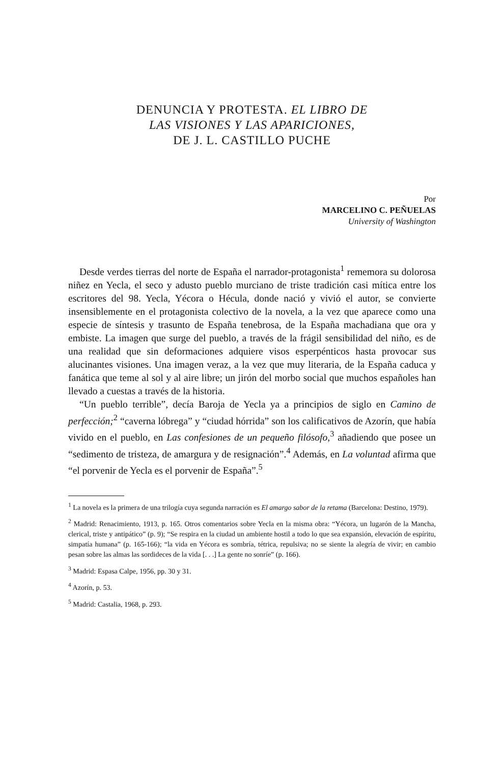DENUNCIA Y PROTESTA. EL LIBRO DE
LAS VISIONES Y LAS APARICIONES,
DE J. L. CASTILLO PUCHE
Por
MARCELINO C. PEÑUELAS
University of Washington
Desde verdes tierras del norte de España el narrador-protagonista<sup>1</sup> rememora su dolorosa niñez en Yecla, el seco y adusto pueblo murciano de triste tradición casi mítica entre los escritores del 98. Yecla, Yécora o Hécula, donde nació y vivió el autor, se convierte insensiblemente en el protagonista colectivo de la novela, a la vez que aparece como una especie de síntesis y trasunto de España tenebrosa, de la España machadiana que ora y embiste. La imagen que surge del pueblo, a través de la frágil sensibilidad del niño, es de una realidad que sin deformaciones adquiere visos esperpénticos hasta provocar sus alucinantes visiones. Una imagen veraz, a la vez que muy literaria, de la España caduca y fanática que teme al sol y al aire libre; un jirón del morbo social que muchos españoles han llevado a cuestas a través de la historia.
“Un pueblo terrible”, decía Baroja de Yecla ya a principios de siglo en Camino de perfección;<sup>2</sup> “caverna lóbrega” y “ciudad hórrida” son los calificativos de Azorín, que había vivido en el pueblo, en Las confesiones de un pequeño filósofo,<sup>3</sup> añadiendo que posee un “sedimento de tristeza, de amargura y de resignación”.<sup>4</sup> Además, en La voluntad afirma que “el porvenir de Yecla es el porvenir de España”.<sup>5</sup>
<sup>1</sup> La novela es la primera de una trilogía cuya segunda narración es El amargo sabor de la retama (Barcelona: Destino, 1979).
<sup>2</sup> Madrid: Renacimiento, 1913, p. 165. Otros comentarios sobre Yecla en la misma obra: “Yécora, un lugarón de la Mancha, clerical, triste y antipático” (p. 9); “Se respira en la ciudad un ambiente hostil a todo lo que sea expansión, elevación de espíritu, simpatía humana” (p. 165-166); “la vida en Yécora es sombría, tétrica, repulsiva; no se siente la alegría de vivir; en cambio pesan sobre las almas las sordideces de la vida [. . .] La gente no sonríe” (p. 166).
<sup>3</sup> Madrid: Espasa Calpe, 1956, pp. 30 y 31.
<sup>4</sup> Azorín, p. 53.
<sup>5</sup> Madrid: Castalia, 1968, p. 293.